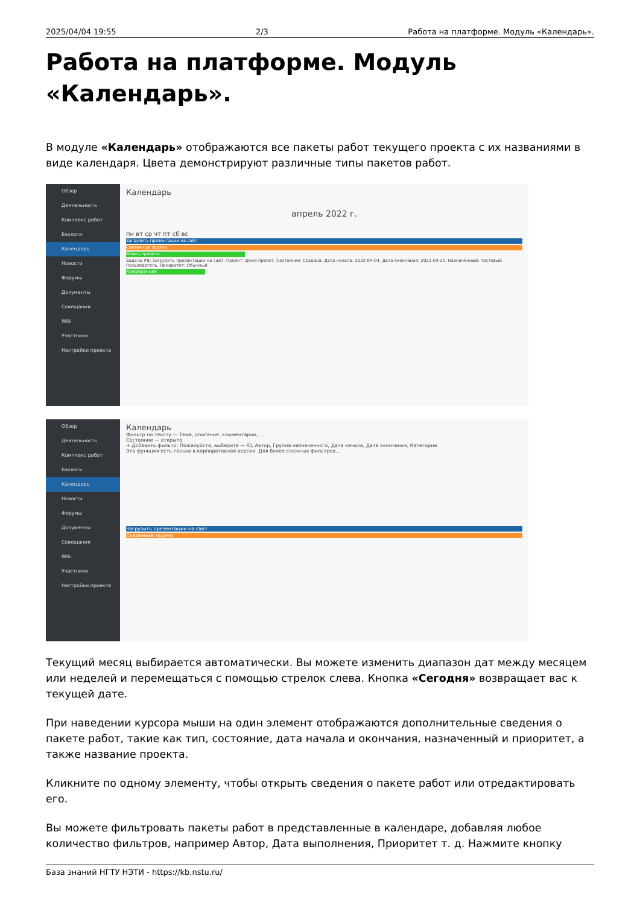2025/04/04 19:55 2/3 Работа на платформе. Модуль «Календарь».
Работа на платформе. Модуль «Календарь».
В модуле «Календарь» отображаются все пакеты работ текущего проекта с их названиями в виде календаря. Цвета демонстрируют различные типы пакетов работ.
Обзор
Деятельность
Комплекс работ
Бэклоги
Календарь
Новости
Форумы
Документы
Совещания
Wiki
Участники
Настройки проекта
Календарь
апрель 2022 г.
пн вт ср чт пт сб вс
Загрузить презентации на сайт
Связанные задачи
Конец проекта
Задача #8: Загрузить презентации на сайт. Проект: Демо-проект. Состояние: Создана. Дата начала: 2022-04-04. Дата окончания: 2022-04-20. Назначенный: Тестовый Пользователь. Приоритет: Обычный
Конференция
Обзор
Деятельность
Комплекс работ
Бэклоги
Календарь
Новости
Форумы
Документы
Совещания
Wiki
Участники
Настройки проекта
Календарь
Фильтр по тексту — Тема, описание, комментарии, ...
Состояние — открыто
+ Добавить фильтр: Пожалуйста, выберите — ID, Автор, Группа назначенного, Дата начала, Дата окончания, Категория
Эта функция есть только в корпоративной версии. Для более сложных фильтров...
Загрузить презентации на сайт
Связанные задачи
Текущий месяц выбирается автоматически. Вы можете изменить диапазон дат между месяцем или неделей и перемещаться с помощью стрелок слева. Кнопка «Сегодня» возвращает вас к текущей дате.
При наведении курсора мыши на один элемент отображаются дополнительные сведения о пакете работ, такие как тип, состояние, дата начала и окончания, назначенный и приоритет, а также название проекта.
Кликните по одному элементу, чтобы открыть сведения о пакете работ или отредактировать его.
Вы можете фильтровать пакеты работ в представленные в календаре, добавляя любое количество фильтров, например Автор, Дата выполнения, Приоритет т. д. Нажмите кнопку
База знаний НГТУ НЭТИ - https://kb.nstu.ru/